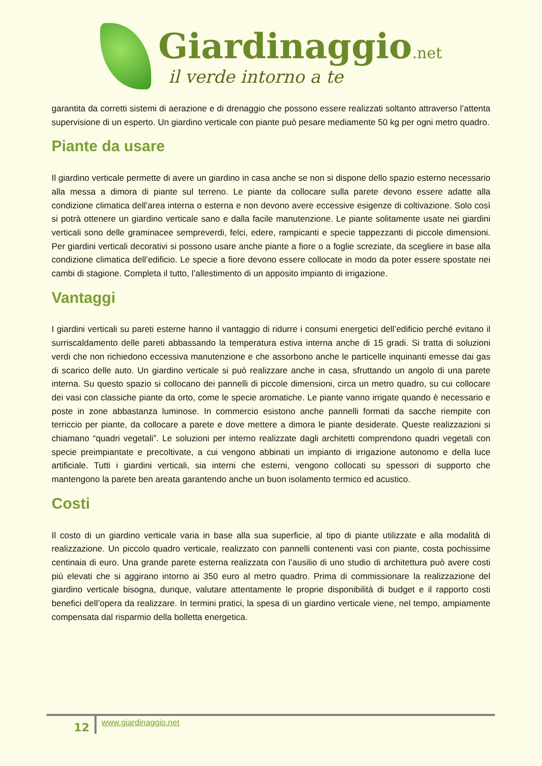Giardinaggio.net
il verde intorno a te
garantita da corretti sistemi di aerazione e di drenaggio che possono essere realizzati soltanto attraverso l’attenta supervisione di un esperto. Un giardino verticale con piante può pesare mediamente 50 kg per ogni metro quadro.
Piante da usare
Il giardino verticale permette di avere un giardino in casa anche se non si dispone dello spazio esterno necessario alla messa a dimora di piante sul terreno. Le piante da collocare sulla parete devono essere adatte alla condizione climatica dell’area interna o esterna e non devono avere eccessive esigenze di coltivazione. Solo così si potrà ottenere un giardino verticale sano e dalla facile manutenzione. Le piante solitamente usate nei giardini verticali sono delle graminacee sempreverdi, felci, edere, rampicanti e specie tappezzanti di piccole dimensioni. Per giardini verticali decorativi si possono usare anche piante a fiore o a foglie screziate, da scegliere in base alla condizione climatica dell’edificio. Le specie a fiore devono essere collocate in modo da poter essere spostate nei cambi di stagione. Completa il tutto, l’allestimento di un apposito impianto di irrigazione.
Vantaggi
I giardini verticali su pareti esterne hanno il vantaggio di ridurre i consumi energetici dell’edificio perché evitano il surriscaldamento delle pareti abbassando la temperatura estiva interna anche di 15 gradi. Si tratta di soluzioni verdi che non richiedono eccessiva manutenzione e che assorbono anche le particelle inquinanti emesse dai gas di scarico delle auto. Un giardino verticale si può realizzare anche in casa, sfruttando un angolo di una parete interna. Su questo spazio si collocano dei pannelli di piccole dimensioni, circa un metro quadro, su cui collocare dei vasi con classiche piante da orto, come le specie aromatiche. Le piante vanno irrigate quando è necessario e poste in zone abbastanza luminose. In commercio esistono anche pannelli formati da sacche riempite con terriccio per piante, da collocare a parete e dove mettere a dimora le piante desiderate. Queste realizzazioni si chiamano “quadri vegetali”. Le soluzioni per interno realizzate dagli architetti comprendono quadri vegetali con specie preimpiantate e precoltivate, a cui vengono abbinati un impianto di irrigazione autonomo e della luce artificiale. Tutti i giardini verticali, sia interni che esterni, vengono collocati su spessori di supporto che mantengono la parete ben areata garantendo anche un buon isolamento termico ed acustico.
Costi
Il costo di un giardino verticale varia in base alla sua superficie, al tipo di piante utilizzate e alla modalità di realizzazione. Un piccolo quadro verticale, realizzato con pannelli contenenti vasi con piante, costa pochissime centinaia di euro. Una grande parete esterna realizzata con l’ausilio di uno studio di architettura può avere costi più elevati che si aggirano intorno ai 350 euro al metro quadro. Prima di commissionare la realizzazione del giardino verticale bisogna, dunque, valutare attentamente le proprie disponibilità di budget e il rapporto costi benefici dell’opera da realizzare. In termini pratici, la spesa di un giardino verticale viene, nel tempo, ampiamente compensata dal risparmio della bolletta energetica.
12
www.giardinaggio.net